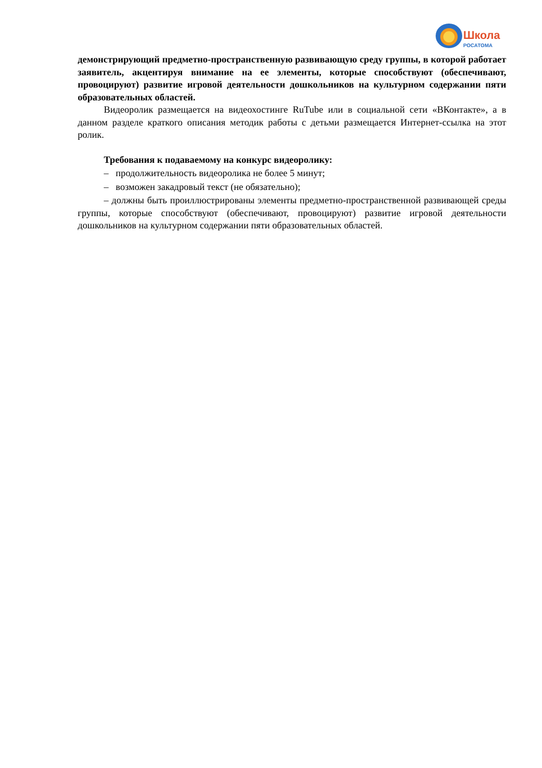Школа
РОСАТОМА
демонстрирующий предметно-пространственную развивающую среду группы, в которой работает заявитель, акцентируя внимание на ее элементы, которые способствуют (обеспечивают, провоцируют) развитие игровой деятельности дошкольников на культурном содержании пяти образовательных областей.
Видеоролик размещается на видеохостинге RuTube или в социальной сети «ВКонтакте», а в данном разделе краткого описания методик работы с детьми размещается Интернет-ссылка на этот ролик.
Требования к подаваемому на конкурс видеоролику:
– продолжительность видеоролика не более 5 минут;
– возможен закадровый текст (не обязательно);
– должны быть проиллюстрированы элементы предметно-пространственной развивающей среды группы, которые способствуют (обеспечивают, провоцируют) развитие игровой деятельности дошкольников на культурном содержании пяти образовательных областей.